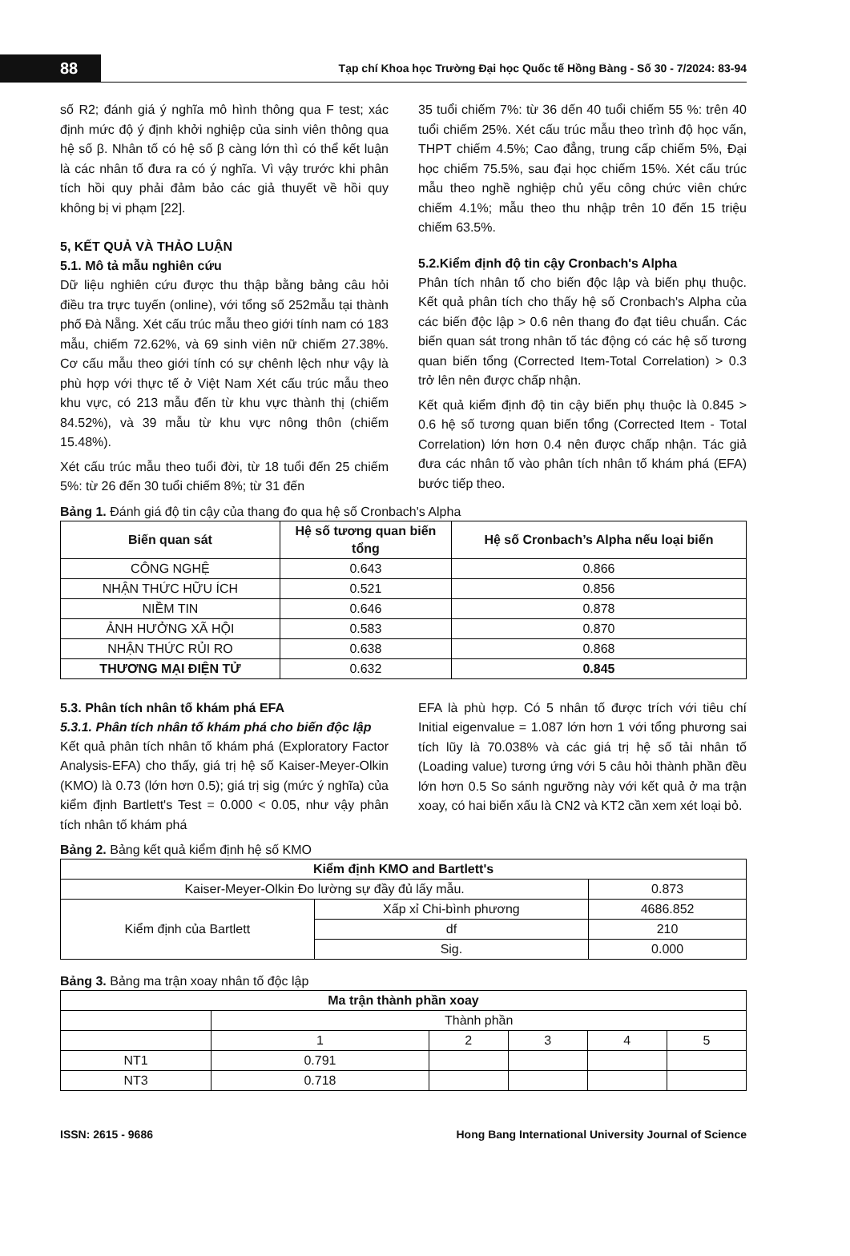88
Tạp chí Khoa học Trường Đại học Quốc tế Hồng Bàng - Số 30 - 7/2024: 83-94
số R2; đánh giá ý nghĩa mô hình thông qua F test; xác định mức độ ý định khởi nghiệp của sinh viên thông qua hệ số β. Nhân tố có hệ số β càng lớn thì có thể kết luận là các nhân tố đưa ra có ý nghĩa. Vì vậy trước khi phân tích hồi quy phải đảm bảo các giả thuyết về hồi quy không bị vi phạm [22].
5, KẾT QUẢ VÀ THẢO LUẬN
5.1. Mô tả mẫu nghiên cứu
Dữ liệu nghiên cứu được thu thập bằng bảng câu hỏi điều tra trực tuyến (online), với tổng số 252mẫu tại thành phố Đà Nẵng. Xét cấu trúc mẫu theo giới tính nam có 183 mẫu, chiếm 72.62%, và 69 sinh viên nữ chiếm 27.38%. Cơ cấu mẫu theo giới tính có sự chênh lệch như vậy là phù hợp với thực tế ở Việt Nam Xét cấu trúc mẫu theo khu vực, có 213 mẫu đến từ khu vực thành thị (chiếm 84.52%), và 39 mẫu từ khu vực nông thôn (chiếm 15.48%).
Xét cấu trúc mẫu theo tuổi đời, từ 18 tuổi đến 25 chiếm 5%: từ 26 đến 30 tuổi chiếm 8%; từ 31 đến
35 tuổi chiếm 7%: từ 36 dến 40 tuổi chiếm 55 %: trên 40 tuổi chiếm 25%. Xét cấu trúc mẫu theo trình độ học vấn, THPT chiếm 4.5%; Cao đẳng, trung cấp chiếm 5%, Đại học chiếm 75.5%, sau đại học chiếm 15%. Xét cấu trúc mẫu theo nghề nghiệp chủ yếu công chức viên chức chiếm 4.1%; mẫu theo thu nhập trên 10 đến 15 triệu chiếm 63.5%.
5.2.Kiểm định độ tin cậy Cronbach's Alpha
Phân tích nhân tố cho biến độc lập và biến phụ thuộc. Kết quả phân tích cho thấy hệ số Cronbach's Alpha của các biến độc lập > 0.6 nên thang đo đạt tiêu chuẩn. Các biến quan sát trong nhân tố tác động có các hệ số tương quan biến tổng (Corrected Item-Total Correlation) > 0.3 trở lên nên được chấp nhận.
Kết quả kiểm định độ tin cậy biến phụ thuộc là 0.845 > 0.6 hệ số tương quan biến tổng (Corrected Item - Total Correlation) lớn hơn 0.4 nên được chấp nhận. Tác giả đưa các nhân tố vào phân tích nhân tố khám phá (EFA) bước tiếp theo.
Bảng 1. Đánh giá độ tin cậy của thang đo qua hệ số Cronbach's Alpha
| Biến quan sát | Hệ số tương quan biến tổng | Hệ số Cronbach’s Alpha nếu loại biến |
| --- | --- | --- |
| CÔNG NGHỆ | 0.643 | 0.866 |
| NHẬN THỨC HỮU ÍCH | 0.521 | 0.856 |
| NIỀM TIN | 0.646 | 0.878 |
| ẢNH HƯỞNG XÃ HỘI | 0.583 | 0.870 |
| NHẬN THỨC RỦI RO | 0.638 | 0.868 |
| THƯƠNG MẠI ĐIỆN TỬ | 0.632 | 0.845 |
5.3. Phân tích nhân tố khám phá EFA
5.3.1. Phân tích nhân tố khám phá cho biến độc lập
Kết quả phân tích nhân tố khám phá (Exploratory Factor Analysis-EFA) cho thấy, giá trị hệ số Kaiser-Meyer-Olkin (KMO) là 0.73 (lớn hơn 0.5); giá trị sig (mức ý nghĩa) của kiểm định Bartlett's Test = 0.000 < 0.05, như vậy phân tích nhân tố khám phá
EFA là phù hợp. Có 5 nhân tố được trích với tiêu chí Initial eigenvalue = 1.087 lớn hơn 1 với tổng phương sai tích lũy là 70.038% và các giá trị hệ số tải nhân tố (Loading value) tương ứng với 5 câu hỏi thành phần đều lớn hơn 0.5 So sánh ngưỡng này với kết quả ở ma trận xoay, có hai biến xấu là CN2 và KT2 cần xem xét loại bỏ.
Bảng 2. Bảng kết quả kiểm định hệ số KMO
| Kiểm định KMO and Bartlett's | | |
| --- | --- | --- |
| Kaiser-Meyer-Olkin Đo lường sự đầy đủ lấy mẫu. | | 0.873 |
| Kiểm định của Bartlett | Xấp xỉ Chi-bình phương | 4686.852 |
| | df | 210 |
| | Sig. | 0.000 |
Bảng 3. Bảng ma trận xoay nhân tố độc lập
| Ma trận thành phần xoay | | | | | |
| --- | --- | --- | --- | --- | --- |
| | Thành phần | | | | |
| | 1 | 2 | 3 | 4 | 5 |
| NT1 | 0.791 | | | | |
| NT3 | 0.718 | | | | |
ISSN: 2615 - 9686 Hong Bang International University Journal of Science